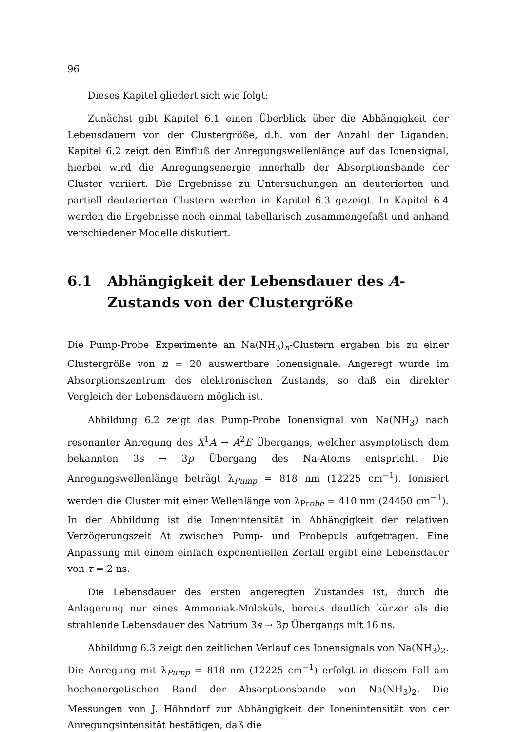96
Dieses Kapitel gliedert sich wie folgt:
Zunächst gibt Kapitel 6.1 einen Überblick über die Abhängigkeit der Lebensdauern von der Clustergröße, d.h. von der Anzahl der Liganden. Kapitel 6.2 zeigt den Einfluß der Anregungswellenlänge auf das Ionensignal, hierbei wird die Anregungsenergie innerhalb der Absorptionsbande der Cluster variiert. Die Ergebnisse zu Untersuchungen an deuterierten und partiell deuterierten Clustern werden in Kapitel 6.3 gezeigt. In Kapitel 6.4 werden die Ergebnisse noch einmal tabellarisch zusammengefaßt und anhand verschiedener Modelle diskutiert.
6.1 Abhängigkeit der Lebensdauer des A-Zustands von der Clustergröße
Die Pump-Probe Experimente an Na(NH<sub>3</sub>)<sub>n</sub>-Clustern ergaben bis zu einer Clustergröße von n = 20 auswertbare Ionensignale. Angeregt wurde im Absorptionszentrum des elektronischen Zustands, so daß ein direkter Vergleich der Lebensdauern möglich ist.
Abbildung 6.2 zeigt das Pump-Probe Ionensignal von Na(NH<sub>3</sub>) nach resonanter Anregung des X<sup>1</sup>A → A<sup>2</sup>E Übergangs, welcher asymptotisch dem bekannten 3s → 3p Übergang des Na-Atoms entspricht. Die Anregungswellenlänge beträgt λ<sub>Pump</sub> = 818 nm (12225 cm<sup>−1</sup>). Ionisiert werden die Cluster mit einer Wellenlänge von λ<sub>Probe</sub> = 410 nm (24450 cm<sup>−1</sup>). In der Abbildung ist die Ionenintensität in Abhängigkeit der relativen Verzögerungszeit Δt zwischen Pump- und Probepuls aufgetragen. Eine Anpassung mit einem einfach exponentiellen Zerfall ergibt eine Lebensdauer von τ = 2 ns.
Die Lebensdauer des ersten angeregten Zustandes ist, durch die Anlagerung nur eines Ammoniak-Moleküls, bereits deutlich kürzer als die strahlende Lebensdauer des Natrium 3s → 3p Übergangs mit 16 ns.
Abbildung 6.3 zeigt den zeitlichen Verlauf des Ionensignals von Na(NH<sub>3</sub>)<sub>2</sub>. Die Anregung mit λ<sub>Pump</sub> = 818 nm (12225 cm<sup>−1</sup>) erfolgt in diesem Fall am hochenergetischen Rand der Absorptionsbande von Na(NH<sub>3</sub>)<sub>2</sub>. Die Messungen von J. Höhndorf zur Abhängigkeit der Ionenintensität von der Anregungsintensität bestätigen, daß die